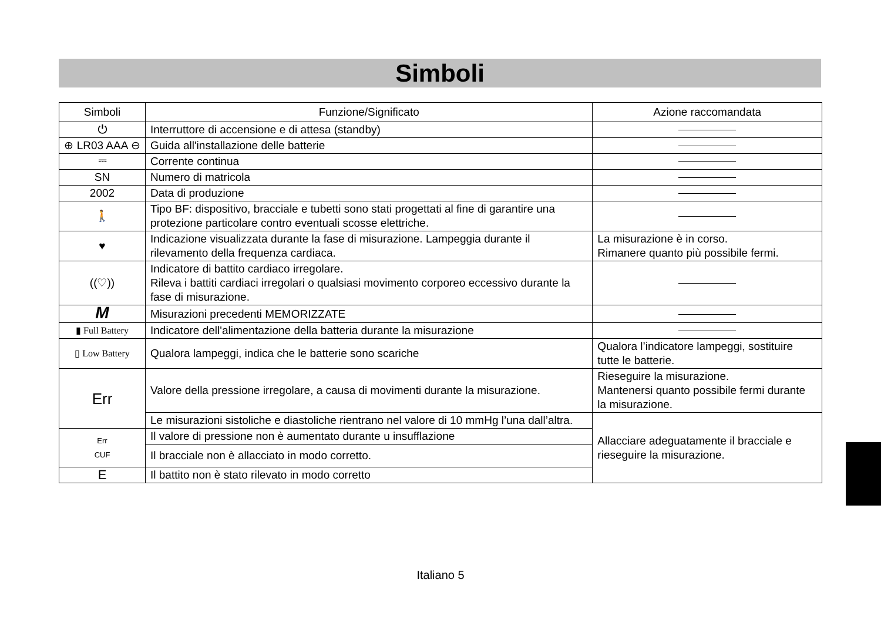Simboli
| Simboli | Funzione/Significato | Azione raccomandata |
| --- | --- | --- |
| ⏻ | Interruttore di accensione e di attesa (standby) | |
| ⊕ LR03 AAA ⊖ | Guida all'installazione delle batterie | |
| ⎓ | Corrente continua | |
| SN | Numero di matricola | |
| 2002 | Data di produzione | |
| 🚶 | Tipo BF: dispositivo, bracciale e tubetti sono stati progettati al fine di garantire una protezione particolare contro eventuali scosse elettriche. | |
| ♥ | Indicazione visualizzata durante la fase di misurazione. Lampeggia durante il rilevamento della frequenza cardiaca. | La misurazione è in corso. Rimanere quanto più possibile fermi. |
| ((♡)) | Indicatore di battito cardiaco irregolare. Rileva i battiti cardiaci irregolari o qualsiasi movimento corporeo eccessivo durante la fase di misurazione. | |
| M | Misurazioni precedenti MEMORIZZATE | |
| ▮ Full Battery | Indicatore dell'alimentazione della batteria durante la misurazione | |
| ▯ Low Battery | Qualora lampeggi, indica che le batterie sono scariche | Qualora l’indicatore lampeggi, sostituire tutte le batterie. |
| Err | Valore della pressione irregolare, a causa di movimenti durante la misurazione. | Rieseguire la misurazione. Mantenersi quanto possibile fermi durante la misurazione. |
| | Le misurazioni sistoliche e diastoliche rientrano nel valore di 10 mmHg l’una dall’altra. | Allacciare adeguatamente il bracciale e rieseguire la misurazione. |
| Err CUF | Il valore di pressione non è aumentato durante u insufflazione | |
| | Il bracciale non è allacciato in modo corretto. | |
| E | Il battito non è stato rilevato in modo corretto | |
Italiano 5